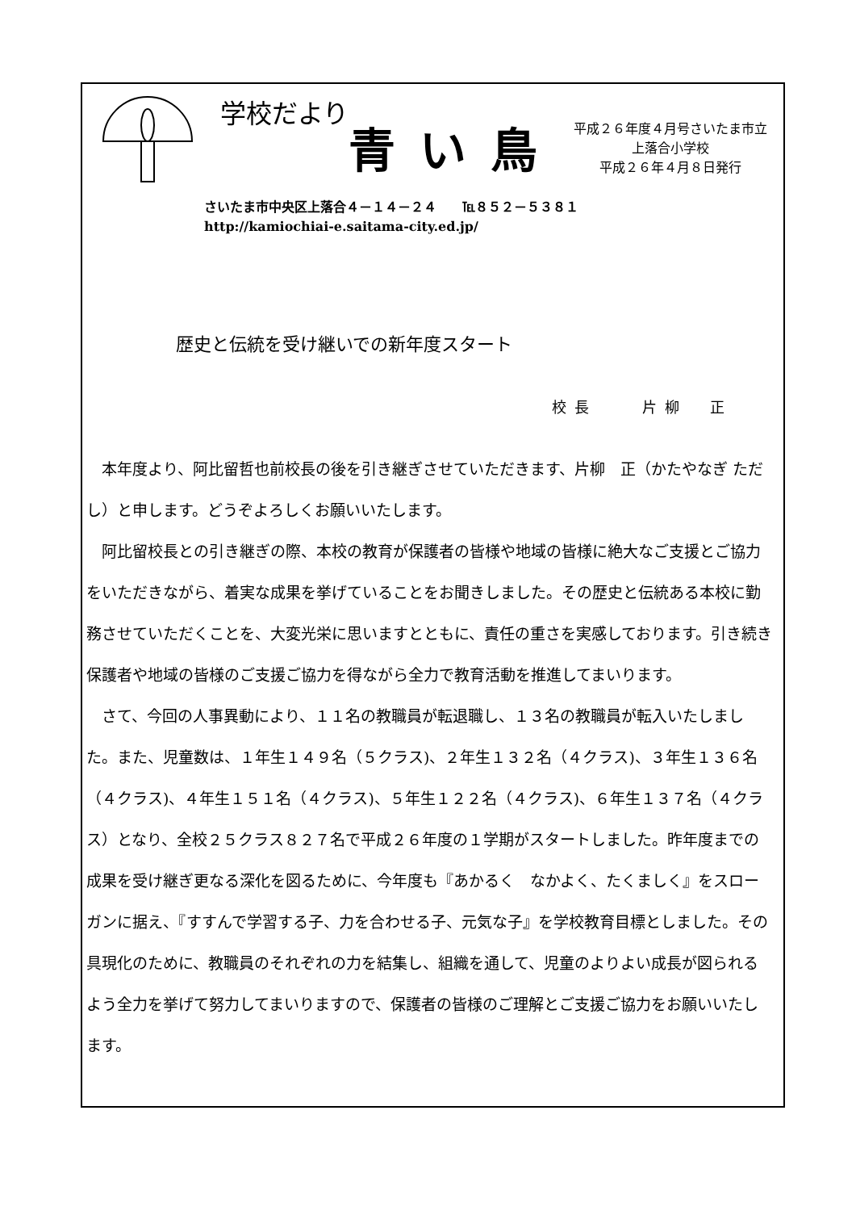学校だより
青い鳥
平成２６年度４月号さいたま市立上落合小学校
平成２６年４月８日発行
さいたま市中央区上落合４－１４－２４　　℡８５２－５３８１
http://kamiochiai-e.saitama-city.ed.jp/
歴史と伝統を受け継いでの新年度スタート
校長　　片柳　正
　本年度より、阿比留哲也前校長の後を引き継ぎさせていただきます、片柳　正（かたやなぎ ただし）と申します。どうぞよろしくお願いいたします。
　阿比留校長との引き継ぎの際、本校の教育が保護者の皆様や地域の皆様に絶大なご支援とご協力をいただきながら、着実な成果を挙げていることをお聞きしました。その歴史と伝統ある本校に勤務させていただくことを、大変光栄に思いますとともに、責任の重さを実感しております。引き続き保護者や地域の皆様のご支援ご協力を得ながら全力で教育活動を推進してまいります。
　さて、今回の人事異動により、１１名の教職員が転退職し、１３名の教職員が転入いたしました。また、児童数は、１年生１４９名（５クラス)、２年生１３２名（４クラス)、３年生１３６名（４クラス)、４年生１５１名（４クラス)、５年生１２２名（４クラス)、６年生１３７名（４クラス）となり、全校２５クラス８２７名で平成２６年度の１学期がスタートしました。昨年度までの成果を受け継ぎ更なる深化を図るために、今年度も『あかるく　なかよく、たくましく』をスローガンに据え、『すすんで学習する子、力を合わせる子、元気な子』を学校教育目標としました。その具現化のために、教職員のそれぞれの力を結集し、組織を通して、児童のよりよい成長が図られるよう全力を挙げて努力してまいりますので、保護者の皆様のご理解とご支援ご協力をお願いいたします。